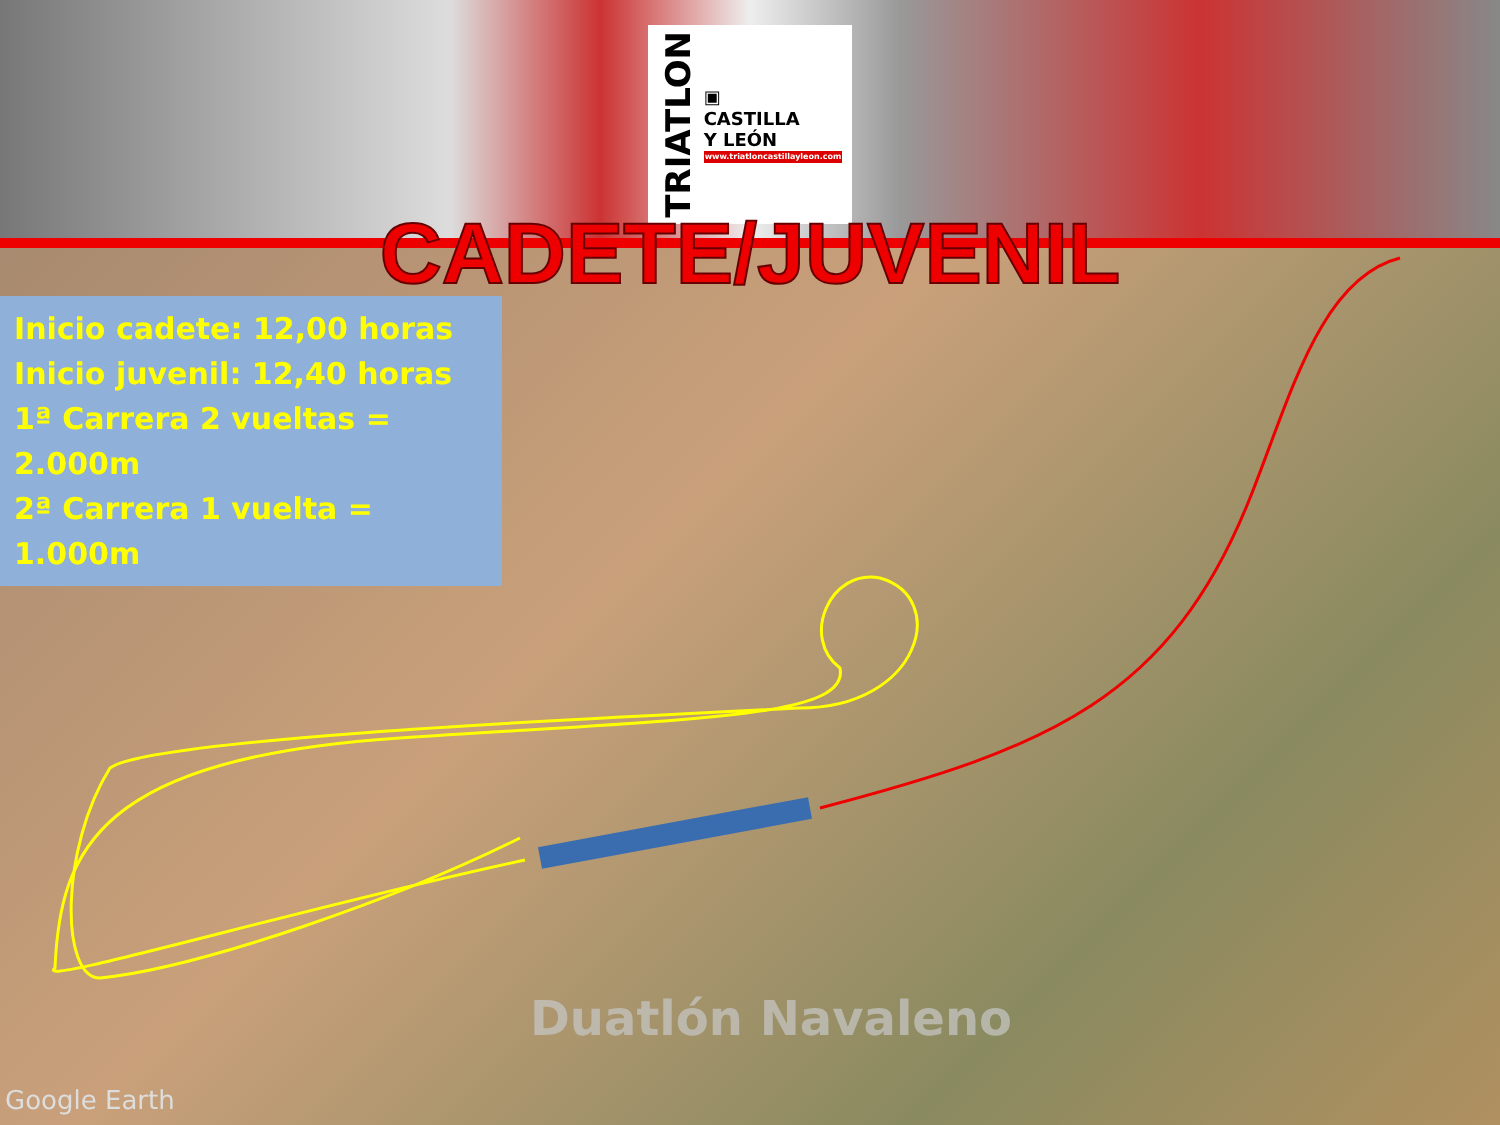TRIATLON
▣
CASTILLA
Y LEÓN
www.triatloncastillayleon.com
CADETE/JUVENIL
Inicio cadete: 12,00 horas
Inicio juvenil: 12,40 horas
1ª Carrera 2 vueltas = 2.000m
2ª Carrera 1 vuelta = 1.000m
Duatlón Navaleno
Google Earth